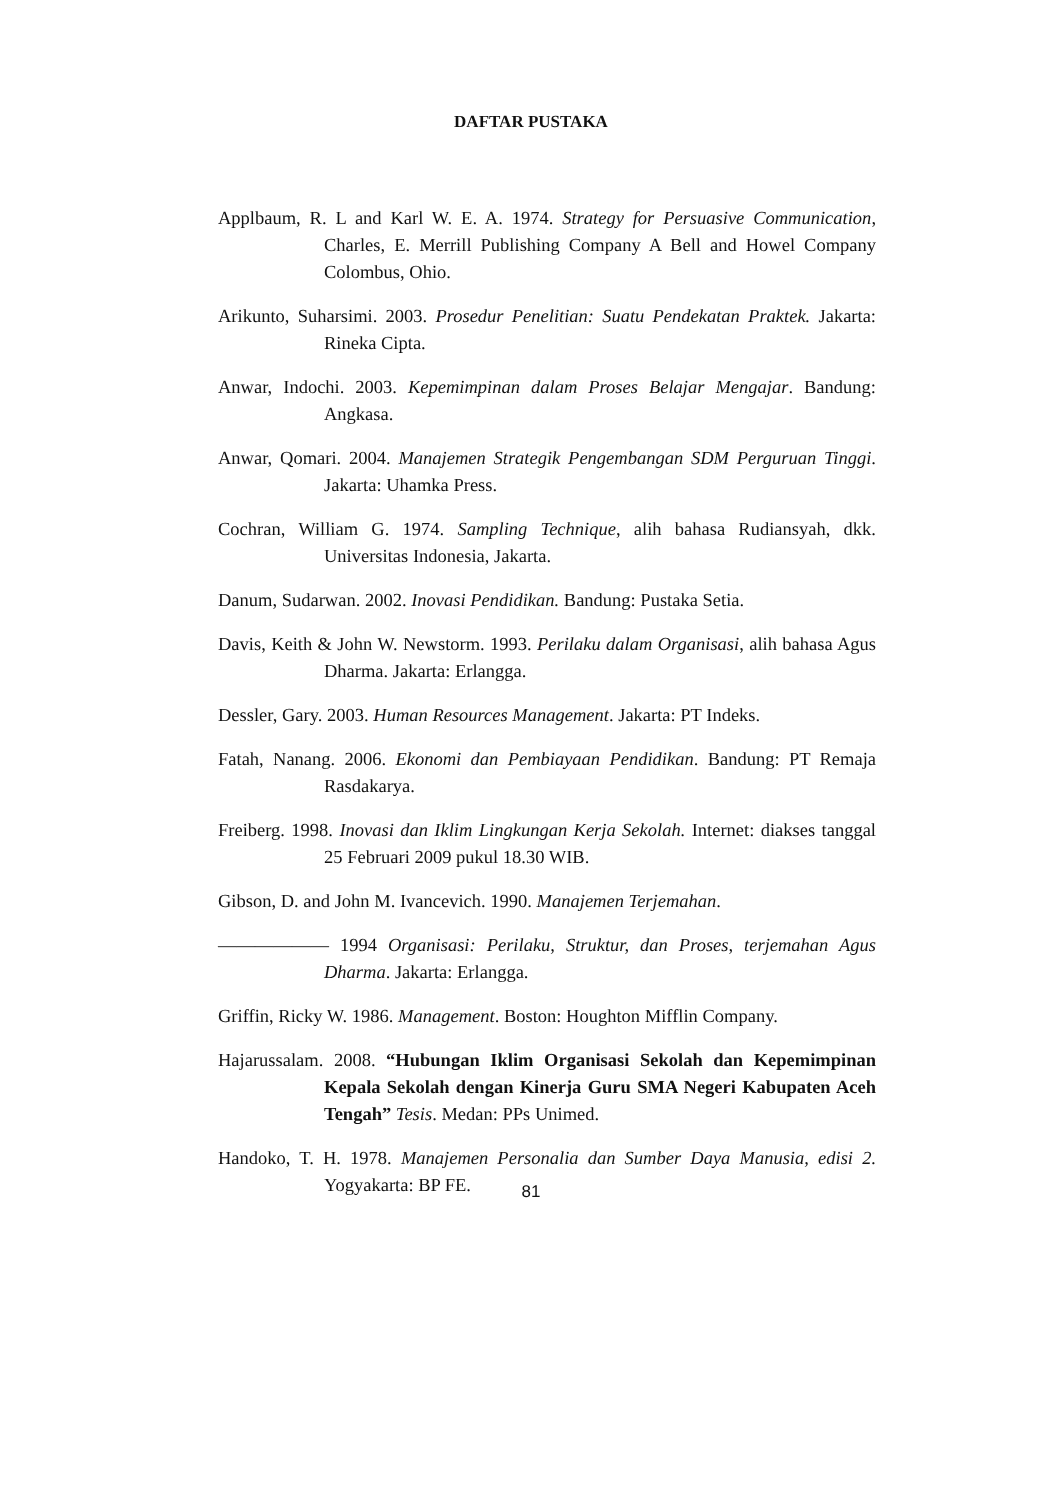DAFTAR PUSTAKA
Applbaum, R. L and Karl W. E. A. 1974. Strategy for Persuasive Communication, Charles, E. Merrill Publishing Company A Bell and Howel Company Colombus, Ohio.
Arikunto, Suharsimi. 2003. Prosedur Penelitian: Suatu Pendekatan Praktek. Jakarta: Rineka Cipta.
Anwar, Indochi. 2003. Kepemimpinan dalam Proses Belajar Mengajar. Bandung: Angkasa.
Anwar, Qomari. 2004. Manajemen Strategik Pengembangan SDM Perguruan Tinggi. Jakarta: Uhamka Press.
Cochran, William G. 1974. Sampling Technique, alih bahasa Rudiansyah, dkk. Universitas Indonesia, Jakarta.
Danum, Sudarwan. 2002. Inovasi Pendidikan. Bandung: Pustaka Setia.
Davis, Keith & John W. Newstorm. 1993. Perilaku dalam Organisasi, alih bahasa Agus Dharma. Jakarta: Erlangga.
Dessler, Gary. 2003. Human Resources Management. Jakarta: PT Indeks.
Fatah, Nanang. 2006. Ekonomi dan Pembiayaan Pendidikan. Bandung: PT Remaja Rasdakarya.
Freiberg. 1998. Inovasi dan Iklim Lingkungan Kerja Sekolah. Internet: diakses tanggal 25 Februari 2009 pukul 18.30 WIB.
Gibson, D. and John M. Ivancevich. 1990. Manajemen Terjemahan.
―――――― 1994 Organisasi: Perilaku, Struktur, dan Proses, terjemahan Agus Dharma. Jakarta: Erlangga.
Griffin, Ricky W. 1986. Management. Boston: Houghton Mifflin Company.
Hajarussalam. 2008. “Hubungan Iklim Organisasi Sekolah dan Kepemimpinan Kepala Sekolah dengan Kinerja Guru SMA Negeri Kabupaten Aceh Tengah” Tesis. Medan: PPs Unimed.
Handoko, T. H. 1978. Manajemen Personalia dan Sumber Daya Manusia, edisi 2. Yogyakarta: BP FE.
81